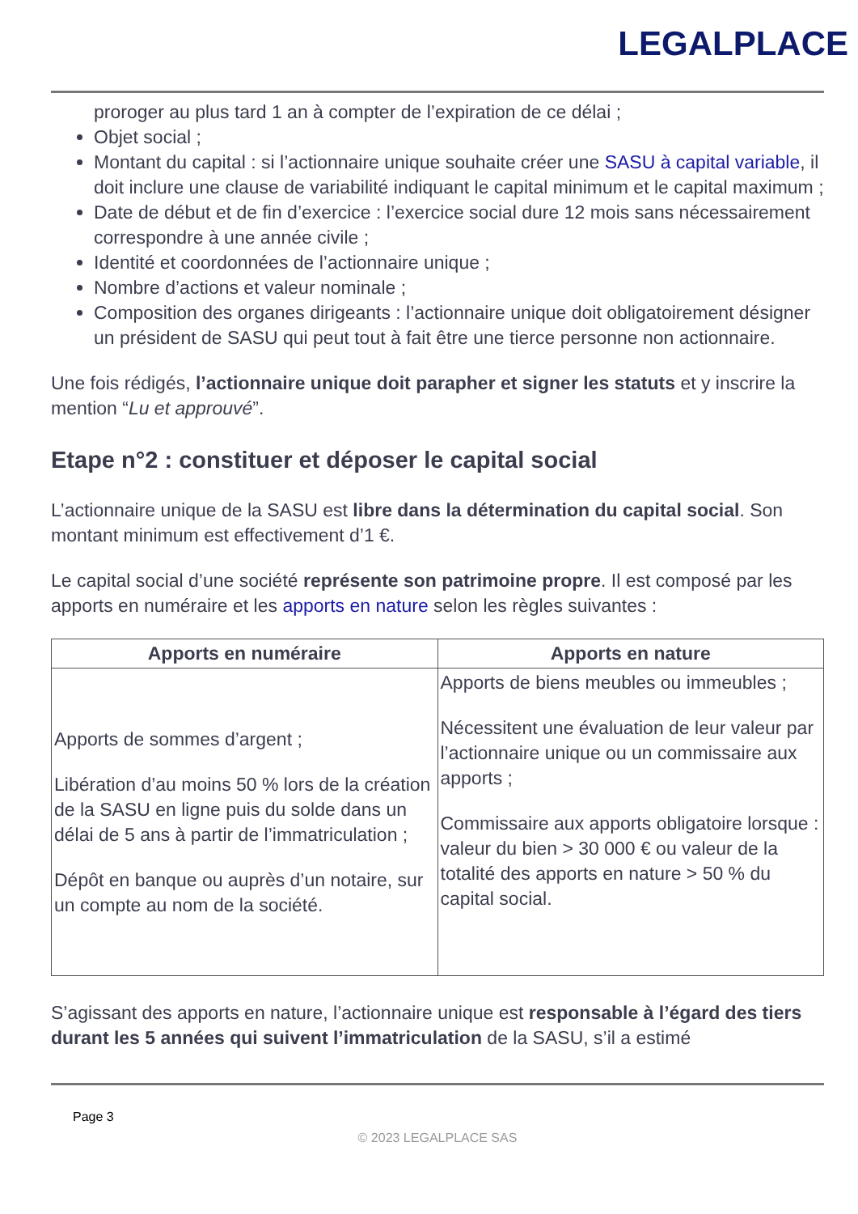LEGALPLACE
proroger au plus tard 1 an à compter de l’expiration de ce délai ;
Objet social ;
Montant du capital : si l’actionnaire unique souhaite créer une SASU à capital variable, il doit inclure une clause de variabilité indiquant le capital minimum et le capital maximum ;
Date de début et de fin d’exercice : l’exercice social dure 12 mois sans nécessairement correspondre à une année civile ;
Identité et coordonnées de l’actionnaire unique ;
Nombre d’actions et valeur nominale ;
Composition des organes dirigeants : l’actionnaire unique doit obligatoirement désigner un président de SASU qui peut tout à fait être une tierce personne non actionnaire.
Une fois rédigés, l’actionnaire unique doit parapher et signer les statuts et y inscrire la mention “Lu et approuvé”.
Etape n°2 : constituer et déposer le capital social
L’actionnaire unique de la SASU est libre dans la détermination du capital social. Son montant minimum est effectivement d’1 €.
Le capital social d’une société représente son patrimoine propre. Il est composé par les apports en numéraire et les apports en nature selon les règles suivantes :
| Apports en numéraire | Apports en nature |
| --- | --- |
| Apports de sommes d’argent ; Libération d’au moins 50 % lors de la création de la SASU en ligne puis du solde dans un délai de 5 ans à partir de l’immatriculation ; Dépôt en banque ou auprès d’un notaire, sur un compte au nom de la société. | Apports de biens meubles ou immeubles ; Nécessitent une évaluation de leur valeur par l’actionnaire unique ou un commissaire aux apports ; Commissaire aux apports obligatoire lorsque : valeur du bien > 30 000 € ou valeur de la totalité des apports en nature > 50 % du capital social. |
S’agissant des apports en nature, l’actionnaire unique est responsable à l’égard des tiers durant les 5 années qui suivent l’immatriculation de la SASU, s’il a estimé
Page 3
© 2023 LEGALPLACE SAS